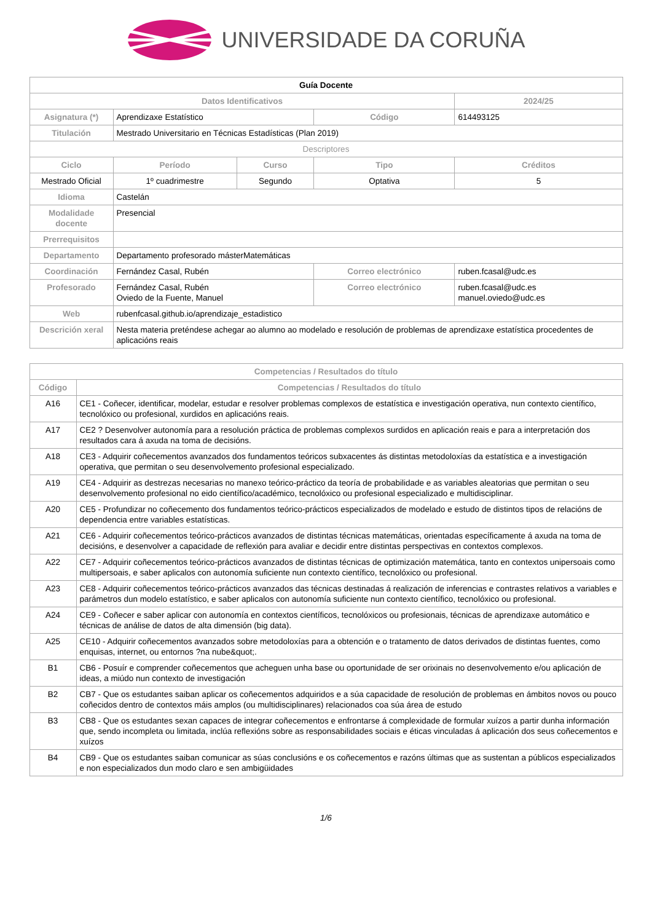UNIVERSIDADE DA CORUÑA
| Guía Docente | | | | |
| Datos Identificativos | | | | 2024/25 |
| Asignatura (*) | Aprendizaxe Estatístico | | Código | 614493125 |
| Titulación | Mestrado Universitario en Técnicas Estadísticas (Plan 2019) | | | |
| Descriptores | | | | |
| Ciclo | Período | Curso | Tipo | Créditos |
| Mestrado Oficial | 1º cuadrimestre | Segundo | Optativa | 5 |
| Idioma | Castelán | | | |
| Modalidade docente | Presencial | | | |
| Prerrequisitos | | | | |
| Departamento | Departamento profesorado másterMatemáticas | | | |
| Coordinación | Fernández Casal, Rubén | | Correo electrónico | ruben.fcasal@udc.es |
| Profesorado | Fernández Casal, Rubén Oviedo de la Fuente, Manuel | | Correo electrónico | ruben.fcasal@udc.es manuel.oviedo@udc.es |
| Web | rubenfcasal.github.io/aprendizaje_estadistico | | | |
| Descrición xeral | Nesta materia preténdese achegar ao alumno ao modelado e resolución de problemas de aprendizaxe estatística procedentes de aplicacións reais | | | |
| Competencias / Resultados do título | |
| --- | --- |
| Código | Competencias / Resultados do título |
| A16 | CE1 - Coñecer, identificar, modelar, estudar e resolver problemas complexos de estatística e investigación operativa, nun contexto científico, tecnolóxico ou profesional, xurdidos en aplicacións reais. |
| A17 | CE2 ? Desenvolver autonomía para a resolución práctica de problemas complexos surdidos en aplicación reais e para a interpretación dos resultados cara á axuda na toma de decisións. |
| A18 | CE3 - Adquirir coñecementos avanzados dos fundamentos teóricos subxacentes ás distintas metodoloxías da estatística e a investigación operativa, que permitan o seu desenvolvemento profesional especializado. |
| A19 | CE4 - Adquirir as destrezas necesarias no manexo teórico-práctico da teoría de probabilidade e as variables aleatorias que permitan o seu desenvolvemento profesional no eido científico/académico, tecnolóxico ou profesional especializado e multidisciplinar. |
| A20 | CE5 - Profundizar no coñecemento dos fundamentos teórico-prácticos especializados de modelado e estudo de distintos tipos de relacións de dependencia entre variables estatísticas. |
| A21 | CE6 - Adquirir coñecementos teórico-prácticos avanzados de distintas técnicas matemáticas, orientadas específicamente á axuda na toma de decisións, e desenvolver a capacidade de reflexión para avaliar e decidir entre distintas perspectivas en contextos complexos. |
| A22 | CE7 - Adquirir coñecementos teórico-prácticos avanzados de distintas técnicas de optimización matemática, tanto en contextos unipersoais como multipersoais, e saber aplicalos con autonomía suficiente nun contexto científico, tecnolóxico ou profesional. |
| A23 | CE8 - Adquirir coñecementos teórico-prácticos avanzados das técnicas destinadas á realización de inferencias e contrastes relativos a variables e parámetros dun modelo estatístico, e saber aplicalos con autonomía suficiente nun contexto científico, tecnolóxico ou profesional. |
| A24 | CE9 - Coñecer e saber aplicar con autonomía en contextos científicos, tecnolóxicos ou profesionais, técnicas de aprendizaxe automático e técnicas de análise de datos de alta dimensión (big data). |
| A25 | CE10 - Adquirir coñecementos avanzados sobre metodoloxías para a obtención e o tratamento de datos derivados de distintas fuentes, como enquisas, internet, ou entornos ?na nube&quot;. |
| B1 | CB6 - Posuír e comprender coñecementos que acheguen unha base ou oportunidade de ser orixinais no desenvolvemento e/ou aplicación de ideas, a miúdo nun contexto de investigación |
| B2 | CB7 - Que os estudantes saiban aplicar os coñecementos adquiridos e a súa capacidade de resolución de problemas en ámbitos novos ou pouco coñecidos dentro de contextos máis amplos (ou multidisciplinares) relacionados coa súa área de estudo |
| B3 | CB8 - Que os estudantes sexan capaces de integrar coñecementos e enfrontarse á complexidade de formular xuízos a partir dunha información que, sendo incompleta ou limitada, inclúa reflexións sobre as responsabilidades sociais e éticas vinculadas á aplicación dos seus coñecementos e xuízos |
| B4 | CB9 - Que os estudantes saiban comunicar as súas conclusións e os coñecementos e razóns últimas que as sustentan a públicos especializados e non especializados dun modo claro e sen ambigüidades |
1/6